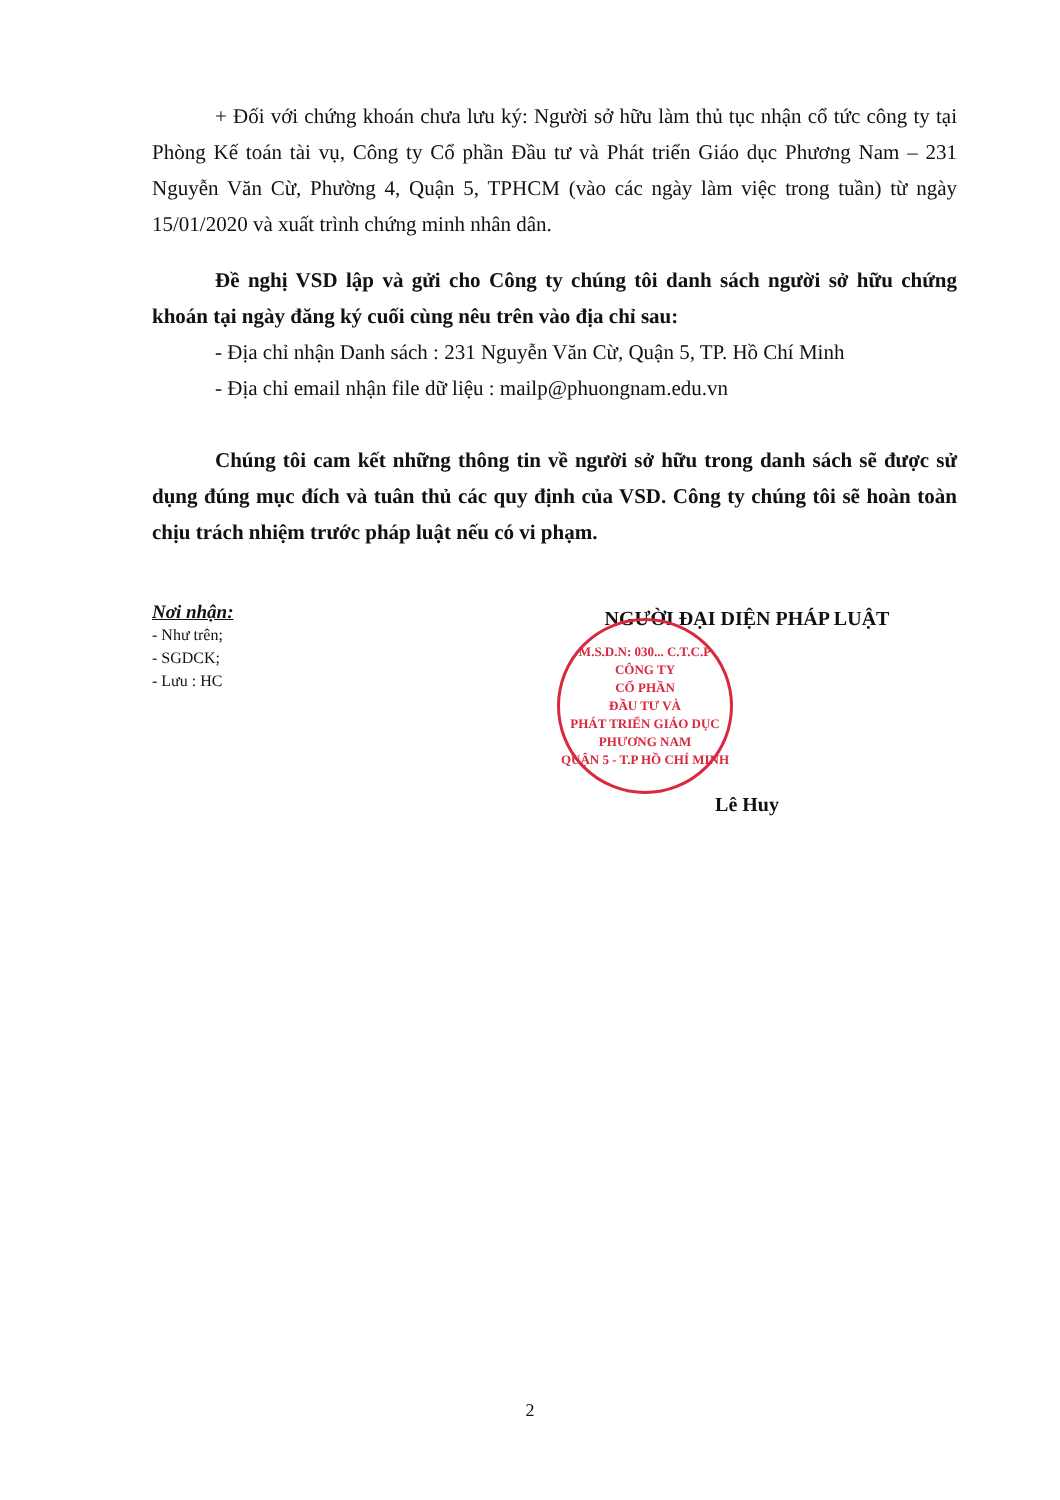+ Đối với chứng khoán chưa lưu ký: Người sở hữu làm thủ tục nhận cổ tức công ty tại Phòng Kế toán tài vụ, Công ty Cổ phần Đầu tư và Phát triển Giáo dục Phương Nam – 231 Nguyễn Văn Cừ, Phường 4, Quận 5, TPHCM (vào các ngày làm việc trong tuần) từ ngày 15/01/2020 và xuất trình chứng minh nhân dân.
Đề nghị VSD lập và gửi cho Công ty chúng tôi danh sách người sở hữu chứng khoán tại ngày đăng ký cuối cùng nêu trên vào địa chỉ sau:
- Địa chỉ nhận Danh sách : 231 Nguyễn Văn Cừ, Quận 5, TP. Hồ Chí Minh
- Địa chỉ email nhận file dữ liệu : mailp@phuongnam.edu.vn
Chúng tôi cam kết những thông tin về người sở hữu trong danh sách sẽ được sử dụng đúng mục đích và tuân thủ các quy định của VSD. Công ty chúng tôi sẽ hoàn toàn chịu trách nhiệm trước pháp luật nếu có vi phạm.
Nơi nhận:
- Như trên;
- SGDCK;
- Lưu : HC
NGƯỜI ĐẠI DIỆN PHÁP LUẬT
M.S.D.N: 030... C.T.C.P
CÔNG TY
CỔ PHẦN
ĐẦU TƯ VÀ
PHÁT TRIỂN GIÁO DỤC
PHƯƠNG NAM
QUẬN 5 - T.P HỒ CHÍ MINH
Lê Huy
2